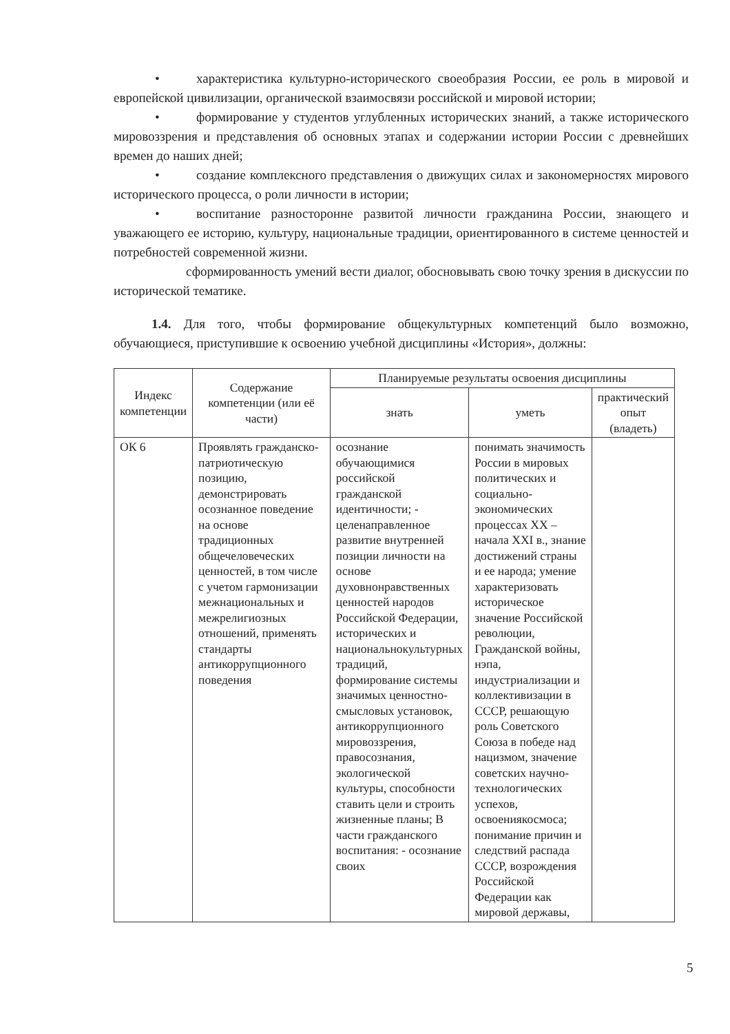• характеристика культурно-исторического своеобразия России, ее роль в мировой и европейской цивилизации, органической взаимосвязи российской и мировой истории;
• формирование у студентов углубленных исторических знаний, а также исторического мировоззрения и представления об основных этапах и содержании истории России с древнейших времен до наших дней;
• создание комплексного представления о движущих силах и закономерностях мирового исторического процесса, о роли личности в истории;
• воспитание разносторонне развитой личности гражданина России, знающего и уважающего ее историю, культуру, национальные традиции, ориентированного в системе ценностей и потребностей современной жизни.
сформированность умений вести диалог, обосновывать свою точку зрения в дискуссии по исторической тематике.
1.4. Для того, чтобы формирование общекультурных компетенций было возможно, обучающиеся, приступившие к освоению учебной дисциплины «История», должны:
| Индекс компетенции | Содержание компетенции (или её части) | Планируемые результаты освоения дисциплины | | |
| --- | --- | --- | --- | --- |
| | | знать | уметь | практический опыт (владеть) |
| ОК 6 | Проявлять гражданско-патриотическую позицию, демонстрировать осознанное поведение на основе традиционных общечеловеческих ценностей, в том числе с учетом гармонизации межнациональных и межрелигиозных отношений, применять стандарты антикоррупционного поведения | осознание обучающимися российской гражданской идентичности; - целенаправленное развитие внутренней позиции личности на основе духовнонравственных ценностей народов Российской Федерации, исторических и национальнокультурных традиций, формирование системы значимых ценностно-смысловых установок, антикоррупционного мировоззрения, правосознания, экологической культуры, способности ставить цели и строить жизненные планы; В части гражданского воспитания: - осознание своих | понимать значимость России в мировых политических и социально-экономических процессах XX – начала XXI в., знание достижений страны и ее народа; умение характеризовать историческое значение Российской революции, Гражданской войны, нэпа, индустриализации и коллективизации в СССР, решающую роль Советского Союза в победе над нацизмом, значение советских научно-технологических успехов, освоениякосмоса; понимание причин и следствий распада СССР, возрождения Российской Федерации как мировой державы, | |
5